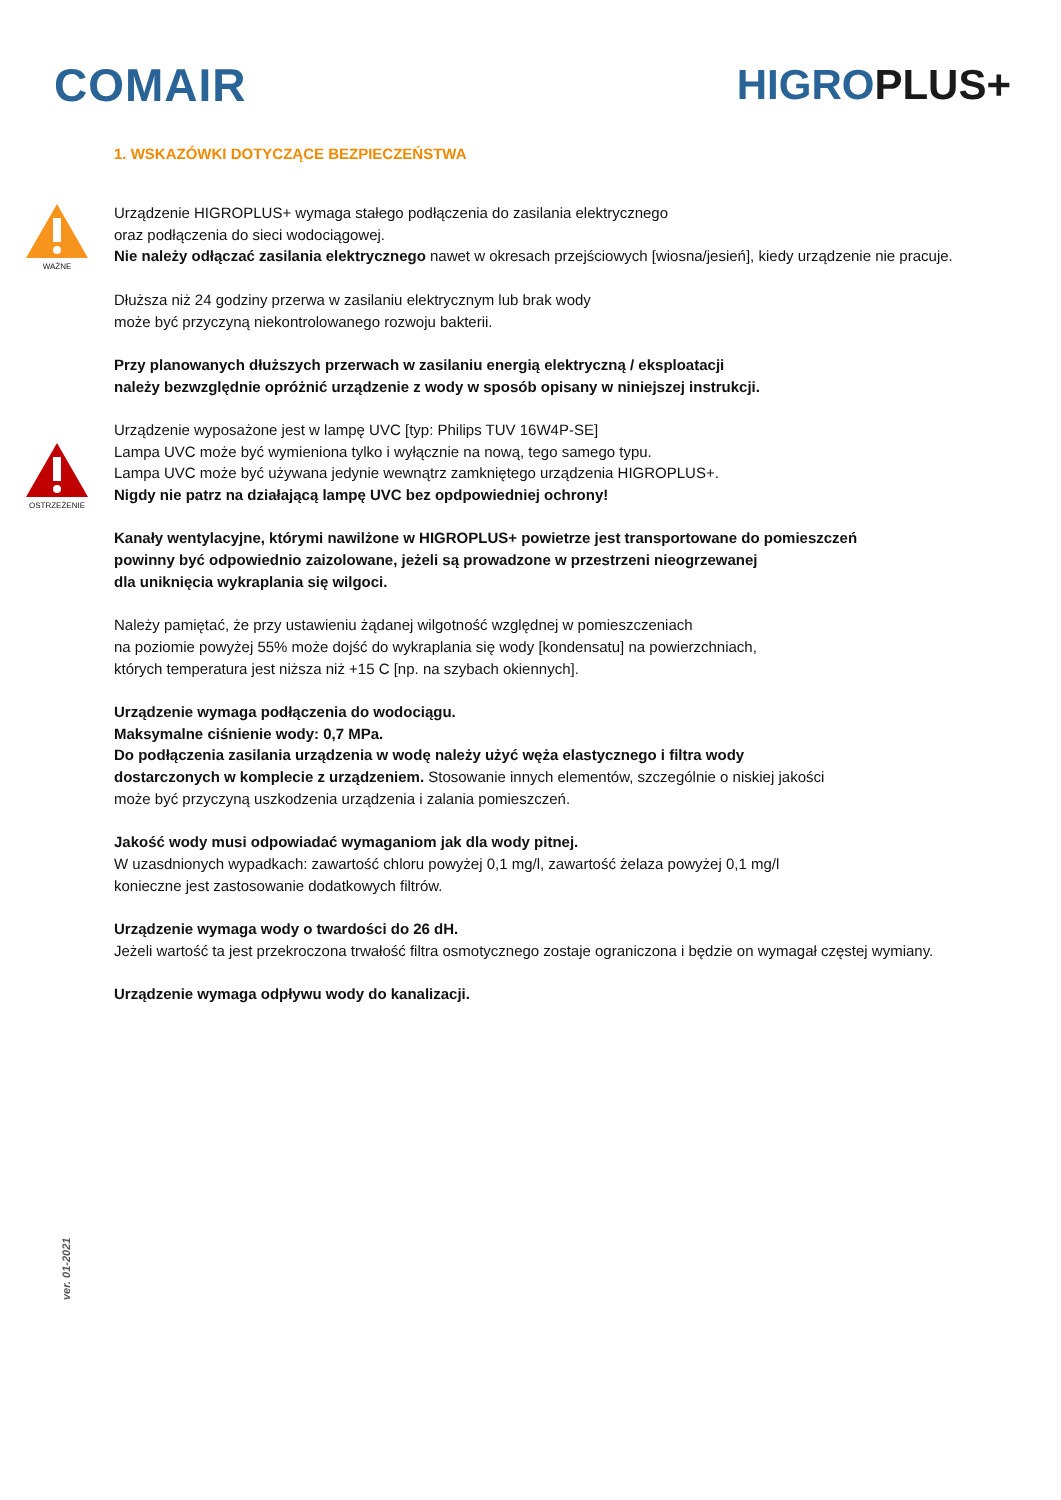COMAIR HIGROPLUS+
1. WSKAZÓWKI DOTYCZĄCE BEZPIECZEŃSTWA
WAŻNE
OSTRZEŻENIE
Urządzenie HIGROPLUS+ wymaga stałego podłączenia do zasilania elektrycznego
oraz podłączenia do sieci wodociągowej.
Nie należy odłączać zasilania elektrycznego nawet w okresach przejściowych [wiosna/jesień], kiedy urządzenie nie pracuje.
Dłuższa niż 24 godziny przerwa w zasilaniu elektrycznym lub brak wody
może być przyczyną niekontrolowanego rozwoju bakterii.
Przy planowanych dłuższych przerwach w zasilaniu energią elektryczną / eksploatacji
należy bezwzględnie opróżnić urządzenie z wody w sposób opisany w niniejszej instrukcji.
Urządzenie wyposażone jest w lampę UVC [typ: Philips TUV 16W4P-SE]
Lampa UVC może być wymieniona tylko i wyłącznie na nową, tego samego typu.
Lampa UVC może być używana jedynie wewnątrz zamkniętego urządzenia HIGROPLUS+.
Nigdy nie patrz na działającą lampę UVC bez opdpowiedniej ochrony!
Kanały wentylacyjne, którymi nawilżone w HIGROPLUS+ powietrze jest transportowane do pomieszczeń
powinny być odpowiednio zaizolowane, jeżeli są prowadzone w przestrzeni nieogrzewanej
dla uniknięcia wykraplania się wilgoci.
Należy pamiętać, że przy ustawieniu żądanej wilgotność względnej w pomieszczeniach
na poziomie powyżej 55% może dojść do wykraplania się wody [kondensatu] na powierzchniach,
których temperatura jest niższa niż +15 C [np. na szybach okiennych].
Urządzenie wymaga podłączenia do wodociągu.
Maksymalne ciśnienie wody: 0,7 MPa.
Do podłączenia zasilania urządzenia w wodę należy użyć węża elastycznego i filtra wody
dostarczonych w komplecie z urządzeniem. Stosowanie innych elementów, szczególnie o niskiej jakości
może być przyczyną uszkodzenia urządzenia i zalania pomieszczeń.
Jakość wody musi odpowiadać wymaganiom jak dla wody pitnej.
W uzasdnionych wypadkach: zawartość chloru powyżej 0,1 mg/l, zawartość żelaza powyżej 0,1 mg/l
konieczne jest zastosowanie dodatkowych filtrów.
Urządzenie wymaga wody o twardości do 26 dH.
Jeżeli wartość ta jest przekroczona trwałość filtra osmotycznego zostaje ograniczona i będzie on wymagał częstej wymiany.
Urządzenie wymaga odpływu wody do kanalizacji.
ver. 01-2021